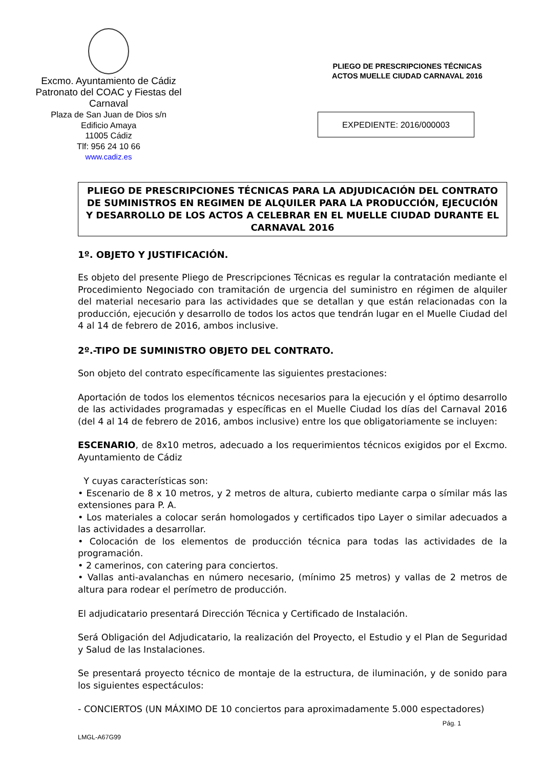Excmo. Ayuntamiento de Cádiz
Patronato del COAC y Fiestas del Carnaval
Plaza de San Juan de Dios s/n
Edificio Amaya
11005 Cádiz
Tlf: 956 24 10 66
www.cadiz.es
PLIEGO DE PRESCRIPCIONES TÉCNICAS
ACTOS MUELLE CIUDAD CARNAVAL 2016
EXPEDIENTE: 2016/000003
PLIEGO DE PRESCRIPCIONES TÉCNICAS PARA LA ADJUDICACIÓN DEL CONTRATO DE SUMINISTROS EN REGIMEN DE ALQUILER PARA LA PRODUCCIÓN, EJECUCIÓN Y DESARROLLO DE LOS ACTOS A CELEBRAR EN EL MUELLE CIUDAD DURANTE EL CARNAVAL 2016
1º. OBJETO Y JUSTIFICACIÓN.
Es objeto del presente Pliego de Prescripciones Técnicas es regular la contratación mediante el Procedimiento Negociado con tramitación de urgencia del suministro en régimen de alquiler del material necesario para las actividades que se detallan y que están relacionadas con la producción, ejecución y desarrollo de todos los actos que tendrán lugar en el Muelle Ciudad del 4 al 14 de febrero de 2016, ambos inclusive.
2º.-TIPO DE SUMINISTRO OBJETO DEL CONTRATO.
Son objeto del contrato específicamente las siguientes prestaciones:
Aportación de todos los elementos técnicos necesarios para la ejecución y el óptimo desarrollo de las actividades programadas y específicas en el Muelle Ciudad los días del Carnaval 2016 (del 4 al 14 de febrero de 2016, ambos inclusive) entre los que obligatoriamente se incluyen:
ESCENARIO, de 8x10 metros, adecuado a los requerimientos técnicos exigidos por el Excmo. Ayuntamiento de Cádiz
Y cuyas características son:
• Escenario de 8 x 10 metros, y 2 metros de altura, cubierto mediante carpa o símilar más las extensiones para P. A.
• Los materiales a colocar serán homologados y certificados tipo Layer o similar adecuados a las actividades a desarrollar.
• Colocación de los elementos de producción técnica para todas las actividades de la programación.
• 2 camerinos, con catering para conciertos.
• Vallas anti-avalanchas en número necesario, (mínimo 25 metros) y vallas de 2 metros de altura para rodear el perímetro de producción.
El adjudicatario presentará Dirección Técnica y Certificado de Instalación.
Será Obligación del Adjudicatario, la realización del Proyecto, el Estudio y el Plan de Seguridad y Salud de las Instalaciones.
Se presentará proyecto técnico de montaje de la estructura, de iluminación, y de sonido para los siguientes espectáculos:
- CONCIERTOS (UN MÁXIMO DE 10 conciertos para aproximadamente 5.000 espectadores)
Pág. 1
LMGL-A67G99